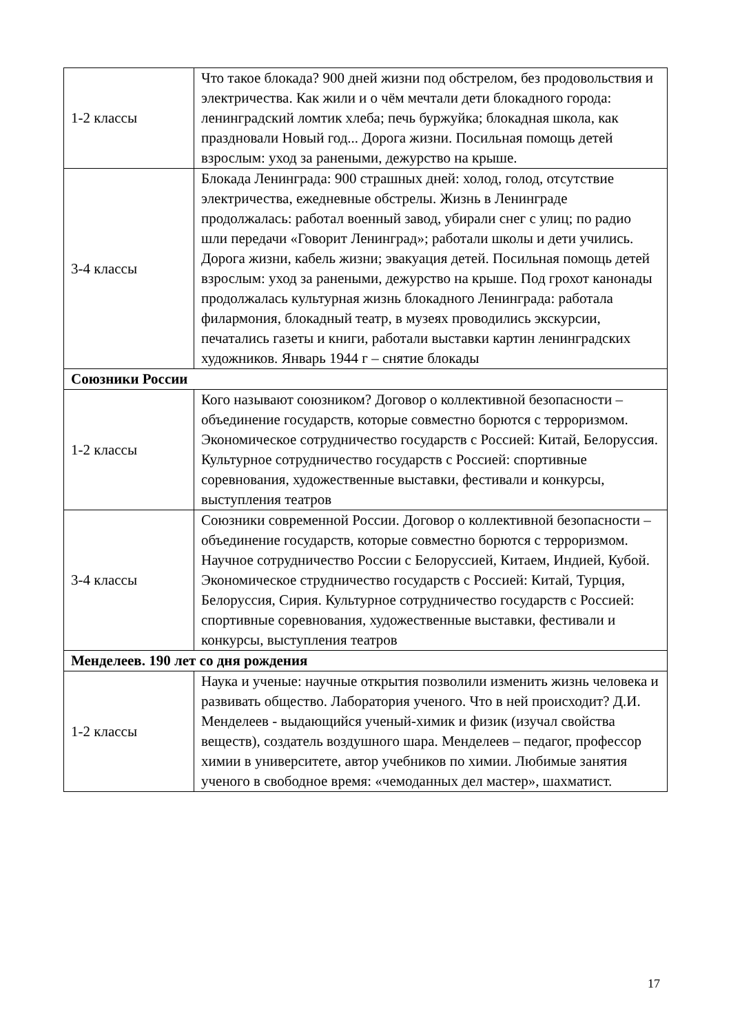| 1-2 классы | Что такое блокада? 900 дней жизни под обстрелом, без продовольствия и электричества. Как жили и о чём мечтали дети блокадного города: ленинградский ломтик хлеба; печь буржуйка; блокадная школа, как праздновали Новый год... Дорога жизни. Посильная помощь детей взрослым: уход за ранеными, дежурство на крыше. |
| 3-4 классы | Блокада Ленинграда: 900 страшных дней: холод, голод, отсутствие электричества, ежедневные обстрелы. Жизнь в Ленинграде продолжалась: работал военный завод, убирали снег с улиц; по радио шли передачи «Говорит Ленинград»; работали школы и дети учились. Дорога жизни, кабель жизни; эвакуация детей. Посильная помощь детей взрослым: уход за ранеными, дежурство на крыше. Под грохот канонады продолжалась культурная жизнь блокадного Ленинграда: работала филармония, блокадный театр, в музеях проводились экскурсии, печатались газеты и книги, работали выставки картин ленинградских художников. Январь 1944 г – снятие блокады |
| Союзники России | |
| 1-2 классы | Кого называют союзником? Договор о коллективной безопасности – объединение государств, которые совместно борются с терроризмом. Экономическое сотрудничество государств с Россией: Китай, Белоруссия. Культурное сотрудничество государств с Россией: спортивные соревнования, художественные выставки, фестивали и конкурсы, выступления театров |
| 3-4 классы | Союзники современной России. Договор о коллективной безопасности – объединение государств, которые совместно борются с терроризмом. Научное сотрудничество России с Белоруссией, Китаем, Индией, Кубой. Экономическое струдничество государств с Россией: Китай, Турция, Белоруссия, Сирия. Культурное сотрудничество государств с Россией: спортивные соревнования, художественные выставки, фестивали и конкурсы, выступления театров |
| Менделеев. 190 лет со дня рождения | |
| 1-2 классы | Наука и ученые: научные открытия позволили изменить жизнь человека и развивать общество. Лаборатория ученого. Что в ней происходит? Д.И. Менделеев - выдающийся ученый-химик и физик (изучал свойства веществ), создатель воздушного шара. Менделеев – педагог, профессор химии в университете, автор учебников по химии. Любимые занятия ученого в свободное время: «чемоданных дел мастер», шахматист. |
17